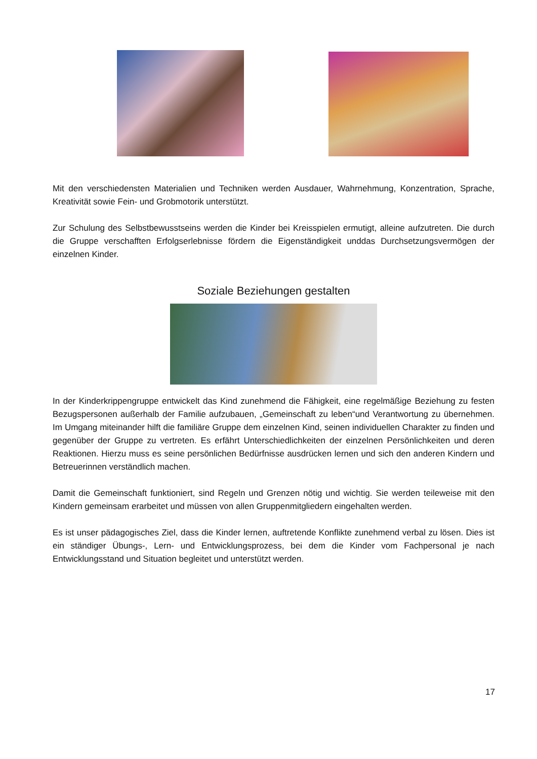Mit den verschiedensten Materialien und Techniken werden Ausdauer, Wahrnehmung, Konzentration, Sprache, Kreativität sowie Fein- und Grobmotorik unterstützt.
Zur Schulung des Selbstbewusstseins werden die Kinder bei Kreisspielen ermutigt, alleine aufzutreten. Die durch die Gruppe verschafften Erfolgserlebnisse fördern die Eigenständigkeit unddas Durchsetzungsvermögen der einzelnen Kinder.
Soziale Beziehungen gestalten
In der Kinderkrippengruppe entwickelt das Kind zunehmend die Fähigkeit, eine regelmäßige Beziehung zu festen Bezugspersonen außerhalb der Familie aufzubauen, „Gemeinschaft zu leben“und Verantwortung zu übernehmen. Im Umgang miteinander hilft die familiäre Gruppe dem einzelnen Kind, seinen individuellen Charakter zu finden und gegenüber der Gruppe zu vertreten. Es erfährt Unterschiedlichkeiten der einzelnen Persönlichkeiten und deren Reaktionen. Hierzu muss es seine persönlichen Bedürfnisse ausdrücken lernen und sich den anderen Kindern und Betreuerinnen verständlich machen.
Damit die Gemeinschaft funktioniert, sind Regeln und Grenzen nötig und wichtig. Sie werden teileweise mit den Kindern gemeinsam erarbeitet und müssen von allen Gruppenmitgliedern eingehalten werden.
Es ist unser pädagogisches Ziel, dass die Kinder lernen, auftretende Konflikte zunehmend verbal zu lösen. Dies ist ein ständiger Übungs-, Lern- und Entwicklungsprozess, bei dem die Kinder vom Fachpersonal je nach Entwicklungsstand und Situation begleitet und unterstützt werden.
17